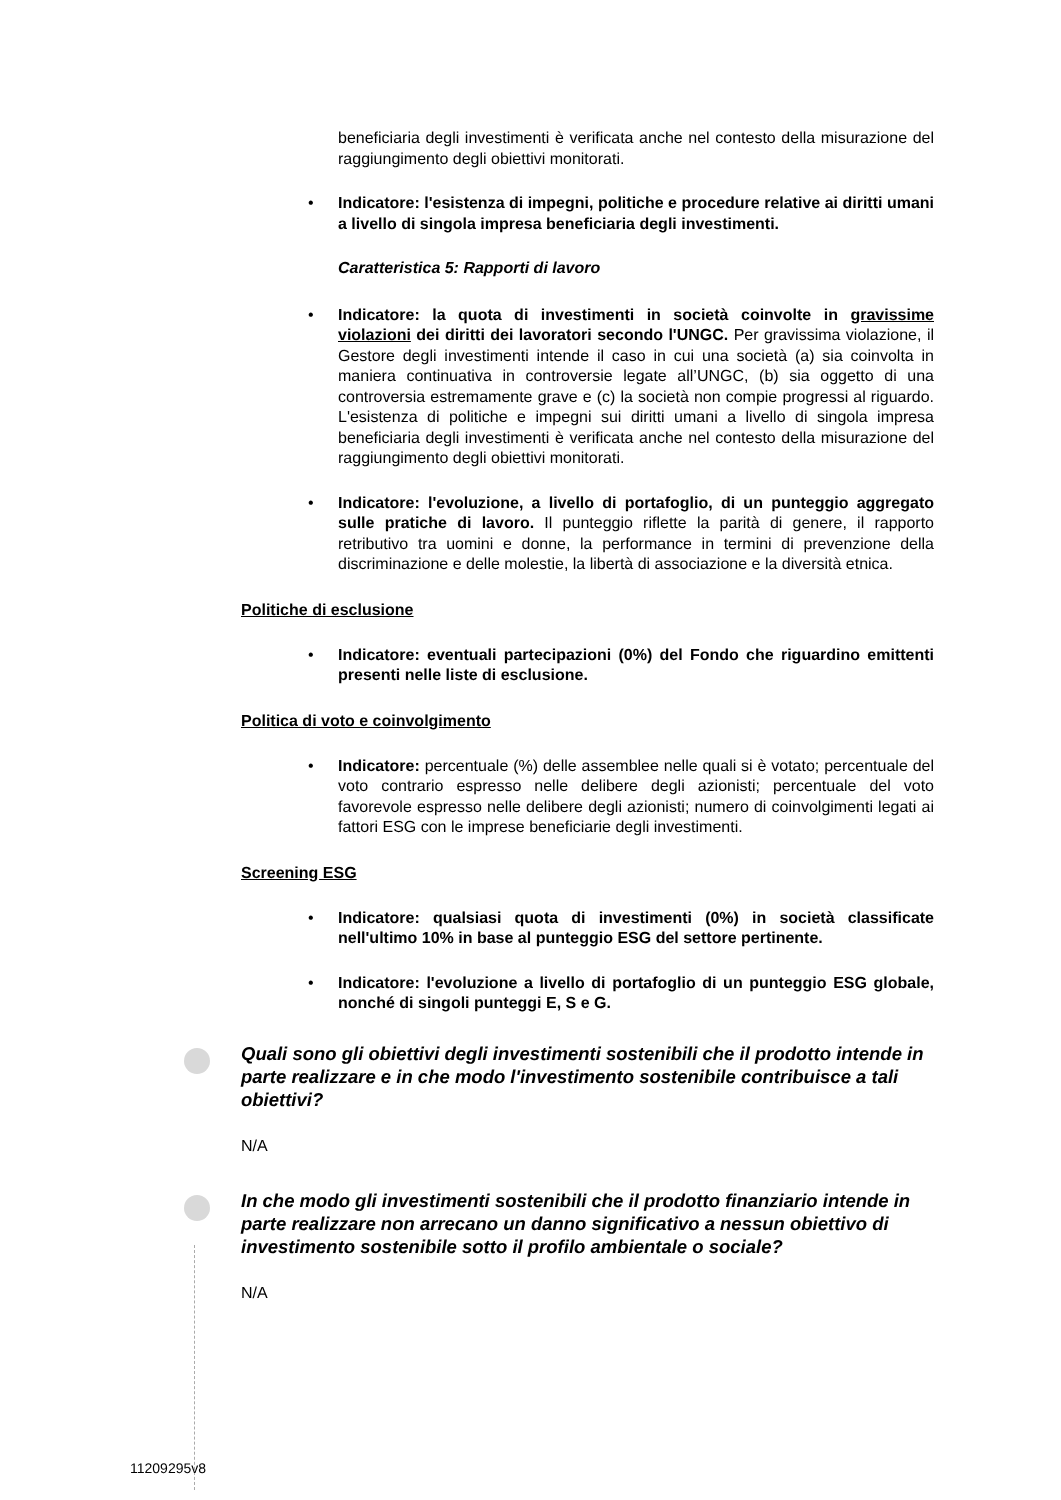beneficiaria degli investimenti è verificata anche nel contesto della misurazione del raggiungimento degli obiettivi monitorati.
• Indicatore: l'esistenza di impegni, politiche e procedure relative ai diritti umani a livello di singola impresa beneficiaria degli investimenti.
Caratteristica 5: Rapporti di lavoro
• Indicatore: la quota di investimenti in società coinvolte in gravissime violazioni dei diritti dei lavoratori secondo l'UNGC. Per gravissima violazione, il Gestore degli investimenti intende il caso in cui una società (a) sia coinvolta in maniera continuativa in controversie legate all’UNGC, (b) sia oggetto di una controversia estremamente grave e (c) la società non compie progressi al riguardo. L'esistenza di politiche e impegni sui diritti umani a livello di singola impresa beneficiaria degli investimenti è verificata anche nel contesto della misurazione del raggiungimento degli obiettivi monitorati.
• Indicatore: l'evoluzione, a livello di portafoglio, di un punteggio aggregato sulle pratiche di lavoro. Il punteggio riflette la parità di genere, il rapporto retributivo tra uomini e donne, la performance in termini di prevenzione della discriminazione e delle molestie, la libertà di associazione e la diversità etnica.
Politiche di esclusione
• Indicatore: eventuali partecipazioni (0%) del Fondo che riguardino emittenti presenti nelle liste di esclusione.
Politica di voto e coinvolgimento
• Indicatore: percentuale (%) delle assemblee nelle quali si è votato; percentuale del voto contrario espresso nelle delibere degli azionisti; percentuale del voto favorevole espresso nelle delibere degli azionisti; numero di coinvolgimenti legati ai fattori ESG con le imprese beneficiarie degli investimenti.
Screening ESG
• Indicatore: qualsiasi quota di investimenti (0%) in società classificate nell'ultimo 10% in base al punteggio ESG del settore pertinente.
• Indicatore: l'evoluzione a livello di portafoglio di un punteggio ESG globale, nonché di singoli punteggi E, S e G.
Quali sono gli obiettivi degli investimenti sostenibili che il prodotto intende in parte realizzare e in che modo l'investimento sostenibile contribuisce a tali obiettivi?
N/A
In che modo gli investimenti sostenibili che il prodotto finanziario intende in parte realizzare non arrecano un danno significativo a nessun obiettivo di investimento sostenibile sotto il profilo ambientale o sociale?
N/A
11209295v8